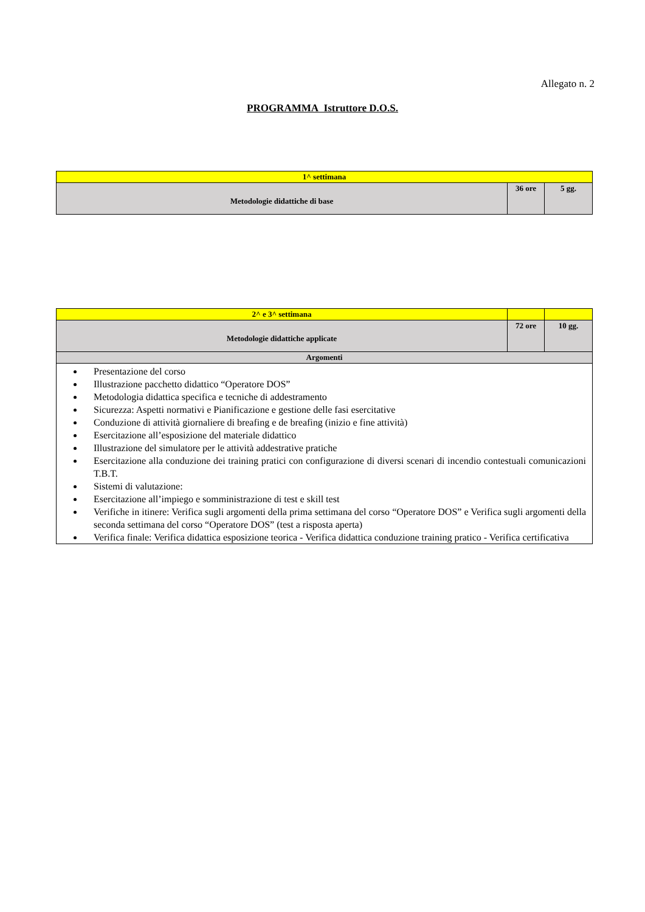Allegato n. 2
PROGRAMMA Istruttore D.O.S.
| 1^ settimana | | |
| Metodologie didattiche di base | 36 ore | 5 gg. |
| 2^ e 3^ settimana | | |
| Metodologie didattiche applicate | 72 ore | 10 gg. |
| Argomenti | | |
| Presentazione del corso Illustrazione pacchetto didattico “Operatore DOS” Metodologia didattica specifica e tecniche di addestramento Sicurezza: Aspetti normativi e Pianificazione e gestione delle fasi esercitative Conduzione di attività giornaliere di breafing e de breafing (inizio e fine attività) Esercitazione all’esposizione del materiale didattico Illustrazione del simulatore per le attività addestrative pratiche Esercitazione alla conduzione dei training pratici con configurazione di diversi scenari di incendio contestuali comunicazioni T.B.T. Sistemi di valutazione: Esercitazione all’impiego e somministrazione di test e skill test Verifiche in itinere: Verifica sugli argomenti della prima settimana del corso “Operatore DOS” e Verifica sugli argomenti della seconda settimana del corso “Operatore DOS” (test a risposta aperta) Verifica finale: Verifica didattica esposizione teorica - Verifica didattica conduzione training pratico - Verifica certificativa | | |